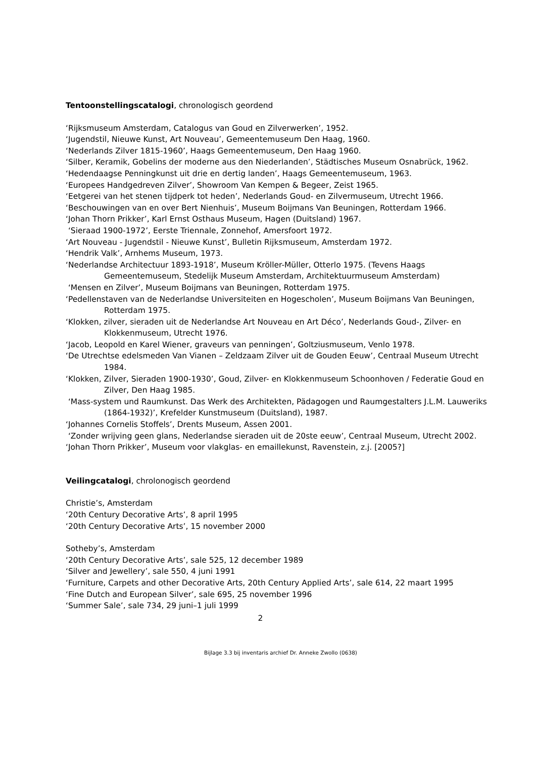Tentoonstellingscatalogi, chronologisch geordend
‘Rijksmuseum Amsterdam, Catalogus van Goud en Zilverwerken’, 1952.
‘Jugendstil, Nieuwe Kunst, Art Nouveau’, Gemeentemuseum Den Haag, 1960.
‘Nederlands Zilver 1815-1960’, Haags Gemeentemuseum, Den Haag 1960.
‘Silber, Keramik, Gobelins der moderne aus den Niederlanden’, Städtisches Museum Osnabrück, 1962.
‘Hedendaagse Penningkunst uit drie en dertig landen’, Haags Gemeentemuseum, 1963.
‘Europees Handgedreven Zilver’, Showroom Van Kempen & Begeer, Zeist 1965.
‘Eetgerei van het stenen tijdperk tot heden’, Nederlands Goud- en Zilvermuseum, Utrecht 1966.
‘Beschouwingen van en over Bert Nienhuis’, Museum Boijmans Van Beuningen, Rotterdam 1966.
‘Johan Thorn Prikker’, Karl Ernst Osthaus Museum, Hagen (Duitsland) 1967.
‘Sieraad 1900-1972’, Eerste Triennale, Zonnehof, Amersfoort 1972.
‘Art Nouveau - Jugendstil - Nieuwe Kunst’, Bulletin Rijksmuseum, Amsterdam 1972.
‘Hendrik Valk’, Arnhems Museum, 1973.
‘Nederlandse Architectuur 1893-1918’, Museum Kröller-Müller, Otterlo 1975. (Tevens Haags Gemeentemuseum, Stedelijk Museum Amsterdam, Architektuurmuseum Amsterdam)
‘Mensen en Zilver’, Museum Boijmans van Beuningen, Rotterdam 1975.
‘Pedellenstaven van de Nederlandse Universiteiten en Hogescholen’, Museum Boijmans Van Beuningen, Rotterdam 1975.
‘Klokken, zilver, sieraden uit de Nederlandse Art Nouveau en Art Déco’, Nederlands Goud-, Zilver- en Klokkenmuseum, Utrecht 1976.
‘Jacob, Leopold en Karel Wiener, graveurs van penningen’, Goltziusmuseum, Venlo 1978.
‘De Utrechtse edelsmeden Van Vianen – Zeldzaam Zilver uit de Gouden Eeuw’, Centraal Museum Utrecht 1984.
‘Klokken, Zilver, Sieraden 1900-1930’, Goud, Zilver- en Klokkenmuseum Schoonhoven / Federatie Goud en Zilver, Den Haag 1985.
‘Mass-system und Raumkunst. Das Werk des Architekten, Pädagogen und Raumgestalters J.L.M. Lauweriks (1864-1932)’, Krefelder Kunstmuseum (Duitsland), 1987.
‘Johannes Cornelis Stoffels’, Drents Museum, Assen 2001.
‘Zonder wrijving geen glans, Nederlandse sieraden uit de 20ste eeuw’, Centraal Museum, Utrecht 2002.
‘Johan Thorn Prikker’, Museum voor vlakglas- en emaillekunst, Ravenstein, z.j. [2005?]
Veilingcatalogi, chrolonogisch geordend
Christie’s, Amsterdam
‘20th Century Decorative Arts’, 8 april 1995
‘20th Century Decorative Arts’, 15 november 2000
Sotheby’s, Amsterdam
‘20th Century Decorative Arts’, sale 525, 12 december 1989
‘Silver and Jewellery’, sale 550, 4 juni 1991
‘Furniture, Carpets and other Decorative Arts, 20th Century Applied Arts’, sale 614, 22 maart 1995
‘Fine Dutch and European Silver’, sale 695, 25 november 1996
‘Summer Sale’, sale 734, 29 juni–1 juli 1999
2
Bijlage 3.3 bij inventaris archief Dr. Anneke Zwollo (0638)